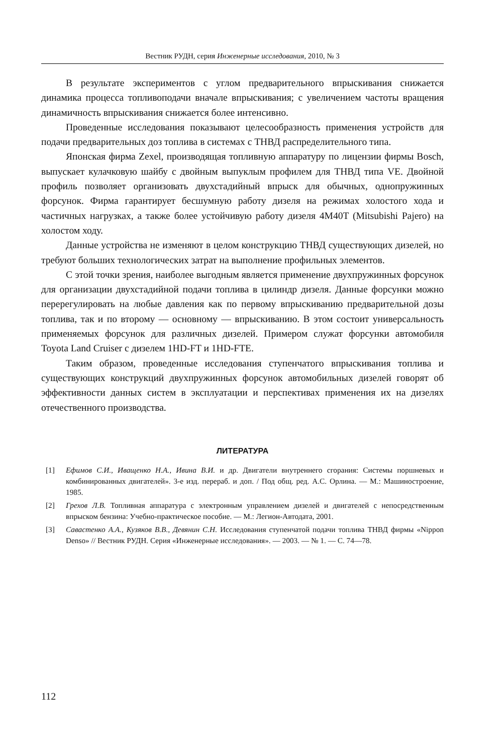Вестник РУДН, серия Инженерные исследования, 2010, № 3
В результате экспериментов с углом предварительного впрыскивания снижается динамика процесса топливоподачи вначале впрыскивания; с увеличением частоты вращения динамичность впрыскивания снижается более интенсивно.
Проведенные исследования показывают целесообразность применения устройств для подачи предварительных доз топлива в системах с ТНВД распределительного типа.
Японская фирма Zexel, производящая топливную аппаратуру по лицензии фирмы Bosch, выпускает кулачковую шайбу с двойным выпуклым профилем для ТНВД типа VE. Двойной профиль позволяет организовать двухстадийный впрыск для обычных, однопружинных форсунок. Фирма гарантирует бесшумную работу дизеля на режимах холостого хода и частичных нагрузках, а также более устойчивую работу дизеля 4M40T (Mitsubishi Pajero) на холостом ходу.
Данные устройства не изменяют в целом конструкцию ТНВД существующих дизелей, но требуют больших технологических затрат на выполнение профильных элементов.
С этой точки зрения, наиболее выгодным является применение двухпружинных форсунок для организации двухстадийной подачи топлива в цилиндр дизеля. Данные форсунки можно перерегулировать на любые давления как по первому впрыскиванию предварительной дозы топлива, так и по второму — основному — впрыскиванию. В этом состоит универсальность применяемых форсунок для различных дизелей. Примером служат форсунки автомобиля Toyota Land Cruiser с дизелем 1HD-FT и 1HD-FTE.
Таким образом, проведенные исследования ступенчатого впрыскивания топлива и существующих конструкций двухпружинных форсунок автомобильных дизелей говорят об эффективности данных систем в эксплуатации и перспективах применения их на дизелях отечественного производства.
ЛИТЕРАТУРА
[1] Ефимов С.И., Иващенко Н.А., Ивина В.И. и др. Двигатели внутреннего сгорания: Системы поршневых и комбинированных двигателей». 3-е изд. перераб. и доп. / Под общ. ред. А.С. Орлина. — М.: Машиностроение, 1985.
[2] Грехов Л.В. Топливная аппаратура с электронным управлением дизелей и двигателей с непосредственным впрыском бензина: Учебно-практическое пособие. — М.: Легион-Автодата, 2001.
[3] Савастенко А.А., Кузяков В.В., Девянин С.Н. Исследования ступенчатой подачи топлива ТНВД фирмы «Nippon Denso» // Вестник РУДН. Серия «Инженерные исследования». — 2003. — № 1. — С. 74—78.
112